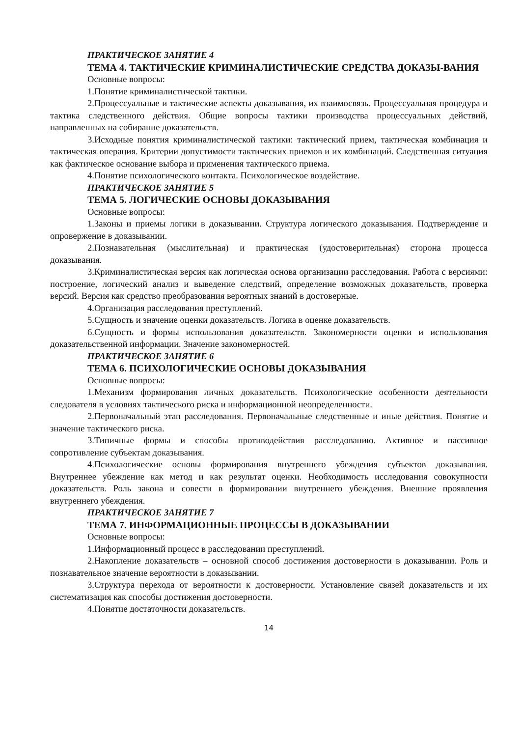ПРАКТИЧЕСКОЕ ЗАНЯТИЕ 4
ТЕМА 4. ТАКТИЧЕСКИЕ КРИМИНАЛИСТИЧЕСКИЕ СРЕДСТВА ДОКАЗЫ-ВАНИЯ
Основные вопросы:
1.Понятие криминалистической тактики.
2.Процессуальные и тактические аспекты доказывания, их взаимосвязь. Процессуальная процедура и тактика следственного действия. Общие вопросы тактики производства процессуальных действий, направленных на собирание доказательств.
3.Исходные понятия криминалистической тактики: тактический прием, тактическая комбинация и тактическая операция. Критерии допустимости тактических приемов и их комбинаций. Следственная ситуация как фактическое основание выбора и применения тактического приема.
4.Понятие психологического контакта. Психологическое воздействие.
ПРАКТИЧЕСКОЕ ЗАНЯТИЕ 5
ТЕМА 5. ЛОГИЧЕСКИЕ ОСНОВЫ ДОКАЗЫВАНИЯ
Основные вопросы:
1.Законы и приемы логики в доказывании. Структура логического доказывания. Подтверждение и опровержение в доказывании.
2.Познавательная (мыслительная) и практическая (удостоверительная) сторона процесса доказывания.
3.Криминалистическая версия как логическая основа организации расследования. Работа с версиями: построение, логический анализ и выведение следствий, определение возможных доказательств, проверка версий. Версия как средство преобразования вероятных знаний в достоверные.
4.Организация расследования преступлений.
5.Сущность и значение оценки доказательств. Логика в оценке доказательств.
6.Сущность и формы использования доказательств. Закономерности оценки и использования доказательственной информации. Значение закономерностей.
ПРАКТИЧЕСКОЕ ЗАНЯТИЕ 6
ТЕМА 6. ПСИХОЛОГИЧЕСКИЕ ОСНОВЫ ДОКАЗЫВАНИЯ
Основные вопросы:
1.Механизм формирования личных доказательств. Психологические особенности деятельности следователя в условиях тактического риска и информационной неопределенности.
2.Первоначальный этап расследования. Первоначальные следственные и иные действия. Понятие и значение тактического риска.
3.Типичные формы и способы противодействия расследованию. Активное и пассивное сопротивление субъектам доказывания.
4.Психологические основы формирования внутреннего убеждения субъектов доказывания. Внутреннее убеждение как метод и как результат оценки. Необходимость исследования совокупности доказательств. Роль закона и совести в формировании внутреннего убеждения. Внешние проявления внутреннего убеждения.
ПРАКТИЧЕСКОЕ ЗАНЯТИЕ 7
ТЕМА 7. ИНФОРМАЦИОННЫЕ ПРОЦЕССЫ В ДОКАЗЫВАНИИ
Основные вопросы:
1.Информационный процесс в расследовании преступлений.
2.Накопление доказательств – основной способ достижения достоверности в доказывании. Роль и познавательное значение вероятности в доказывании.
3.Структура перехода от вероятности к достоверности. Установление связей доказательств и их систематизация как способы достижения достоверности.
4.Понятие достаточности доказательств.
14